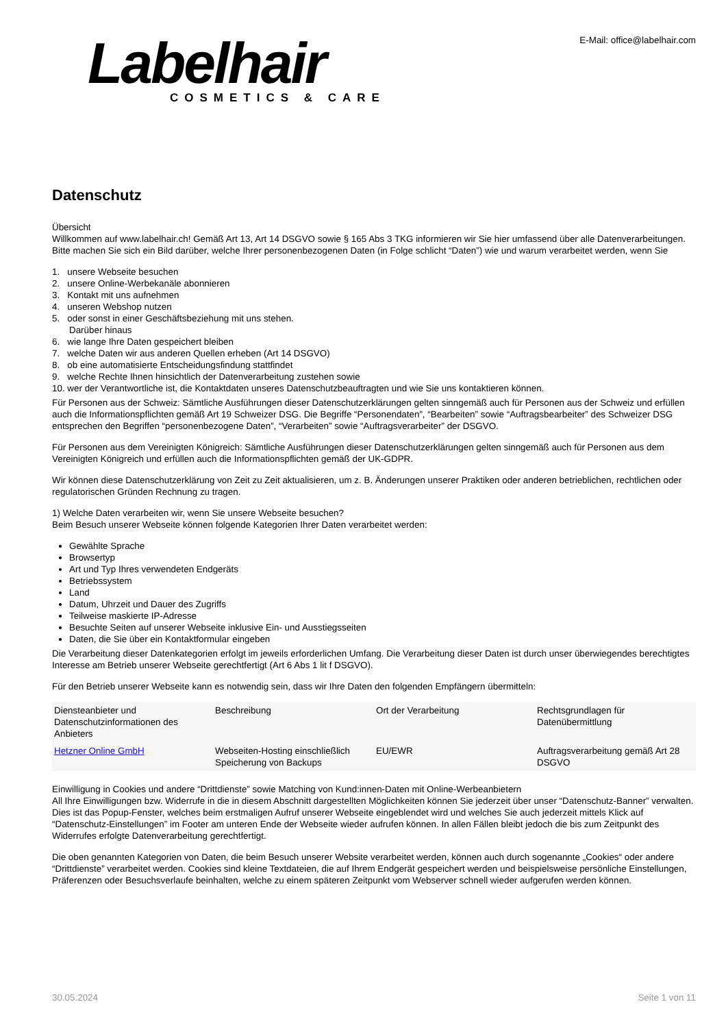Labelhair
COSMETICS & CARE
E-Mail: office@labelhair.com
Datenschutz
Übersicht
Willkommen auf www.labelhair.ch! Gemäß Art 13, Art 14 DSGVO sowie § 165 Abs 3 TKG informieren wir Sie hier umfassend über alle Datenverarbeitungen. Bitte machen Sie sich ein Bild darüber, welche Ihrer personenbezogenen Daten (in Folge schlicht “Daten”) wie und warum verarbeitet werden, wenn Sie
1. unsere Webseite besuchen
2. unsere Online-Werbekanäle abonnieren
3. Kontakt mit uns aufnehmen
4. unseren Webshop nutzen
5. oder sonst in einer Geschäftsbeziehung mit uns stehen.
Darüber hinaus
6. wie lange Ihre Daten gespeichert bleiben
7. welche Daten wir aus anderen Quellen erheben (Art 14 DSGVO)
8. ob eine automatisierte Entscheidungsfindung stattfindet
9. welche Rechte Ihnen hinsichtlich der Datenverarbeitung zustehen sowie
10. wer der Verantwortliche ist, die Kontaktdaten unseres Datenschutzbeauftragten und wie Sie uns kontaktieren können.
Für Personen aus der Schweiz: Sämtliche Ausführungen dieser Datenschutzerklärungen gelten sinngemäß auch für Personen aus der Schweiz und erfüllen auch die Informationspflichten gemäß Art 19 Schweizer DSG. Die Begriffe “Personendaten”, “Bearbeiten” sowie “Auftragsbearbeiter” des Schweizer DSG entsprechen den Begriffen “personenbezogene Daten”, “Verarbeiten” sowie “Auftragsverarbeiter” der DSGVO.
Für Personen aus dem Vereinigten Königreich: Sämtliche Ausführungen dieser Datenschutzerklärungen gelten sinngemäß auch für Personen aus dem Vereinigten Königreich und erfüllen auch die Informationspflichten gemäß der UK-GDPR.
Wir können diese Datenschutzerklärung von Zeit zu Zeit aktualisieren, um z. B. Änderungen unserer Praktiken oder anderen betrieblichen, rechtlichen oder regulatorischen Gründen Rechnung zu tragen.
1) Welche Daten verarbeiten wir, wenn Sie unsere Webseite besuchen?
Beim Besuch unserer Webseite können folgende Kategorien Ihrer Daten verarbeitet werden:
Gewählte Sprache
Browsertyp
Art und Typ Ihres verwendeten Endgeräts
Betriebssystem
Land
Datum, Uhrzeit und Dauer des Zugriffs
Teilweise maskierte IP-Adresse
Besuchte Seiten auf unserer Webseite inklusive Ein- und Ausstiegsseiten
Daten, die Sie über ein Kontaktformular eingeben
Die Verarbeitung dieser Datenkategorien erfolgt im jeweils erforderlichen Umfang. Die Verarbeitung dieser Daten ist durch unser überwiegendes berechtigtes Interesse am Betrieb unserer Webseite gerechtfertigt (Art 6 Abs 1 lit f DSGVO).
Für den Betrieb unserer Webseite kann es notwendig sein, dass wir Ihre Daten den folgenden Empfängern übermitteln:
| Diensteanbieter und Datenschutzinformationen des Anbieters | Beschreibung | Ort der Verarbeitung | Rechtsgrundlagen für Datenübermittlung |
| --- | --- | --- | --- |
| Hetzner Online GmbH | Webseiten-Hosting einschließlich Speicherung von Backups | EU/EWR | Auftragsverarbeitung gemäß Art 28 DSGVO |
Einwilligung in Cookies und andere “Drittdienste” sowie Matching von Kund:innen-Daten mit Online-Werbeanbietern
All Ihre Einwilligungen bzw. Widerrufe in die in diesem Abschnitt dargestellten Möglichkeiten können Sie jederzeit über unser “Datenschutz-Banner” verwalten. Dies ist das Popup-Fenster, welches beim erstmaligen Aufruf unserer Webseite eingeblendet wird und welches Sie auch jederzeit mittels Klick auf “Datenschutz-Einstellungen” im Footer am unteren Ende der Webseite wieder aufrufen können. In allen Fällen bleibt jedoch die bis zum Zeitpunkt des Widerrufes erfolgte Datenverarbeitung gerechtfertigt.
Die oben genannten Kategorien von Daten, die beim Besuch unserer Website verarbeitet werden, können auch durch sogenannte „Cookies“ oder andere “Drittdienste” verarbeitet werden. Cookies sind kleine Textdateien, die auf Ihrem Endgerät gespeichert werden und beispielsweise persönliche Einstellungen, Präferenzen oder Besuchsverlaufe beinhalten, welche zu einem späteren Zeitpunkt vom Webserver schnell wieder aufgerufen werden können.
30.05.2024 Seite 1 von 11